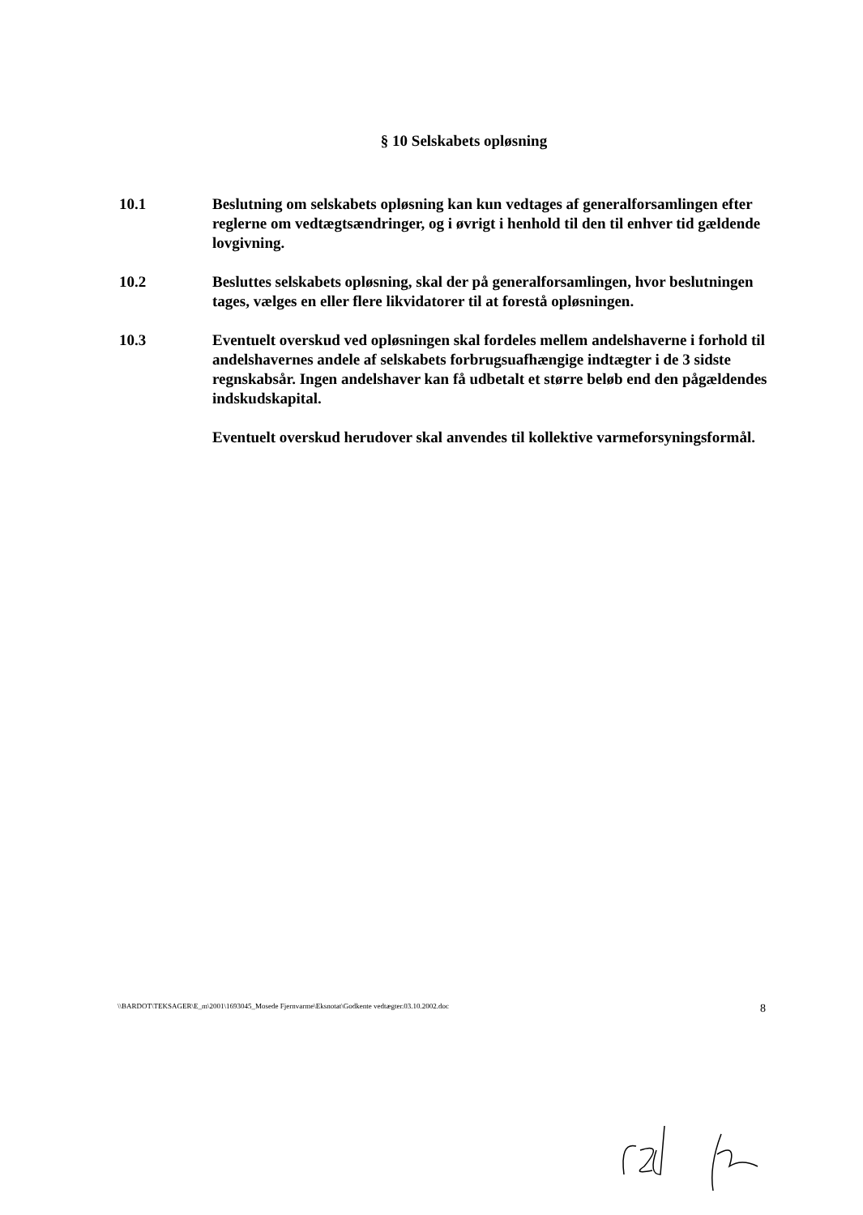§ 10 Selskabets opløsning
10.1 Beslutning om selskabets opløsning kan kun vedtages af generalforsamlingen efter reglerne om vedtægtsændringer, og i øvrigt i henhold til den til enhver tid gældende lovgivning.
10.2 Besluttes selskabets opløsning, skal der på generalforsamlingen, hvor beslutningen tages, vælges en eller flere likvidatorer til at forestå opløsningen.
10.3 Eventuelt overskud ved opløsningen skal fordeles mellem andelshaverne i forhold til andelshavernes andele af selskabets forbrugsuafhængige indtægter i de 3 sidste regnskabsår. Ingen andelshaver kan få udbetalt et større beløb end den pågældendes indskudskapital.
Eventuelt overskud herudover skal anvendes til kollektive varmeforsyningsformål.
\\BARDOT\TEKSAGER\E_m\2001\1693045_Mosede Fjernvarme\Eksnotat\Godkente vedtægter.03.10.2002.doc 8